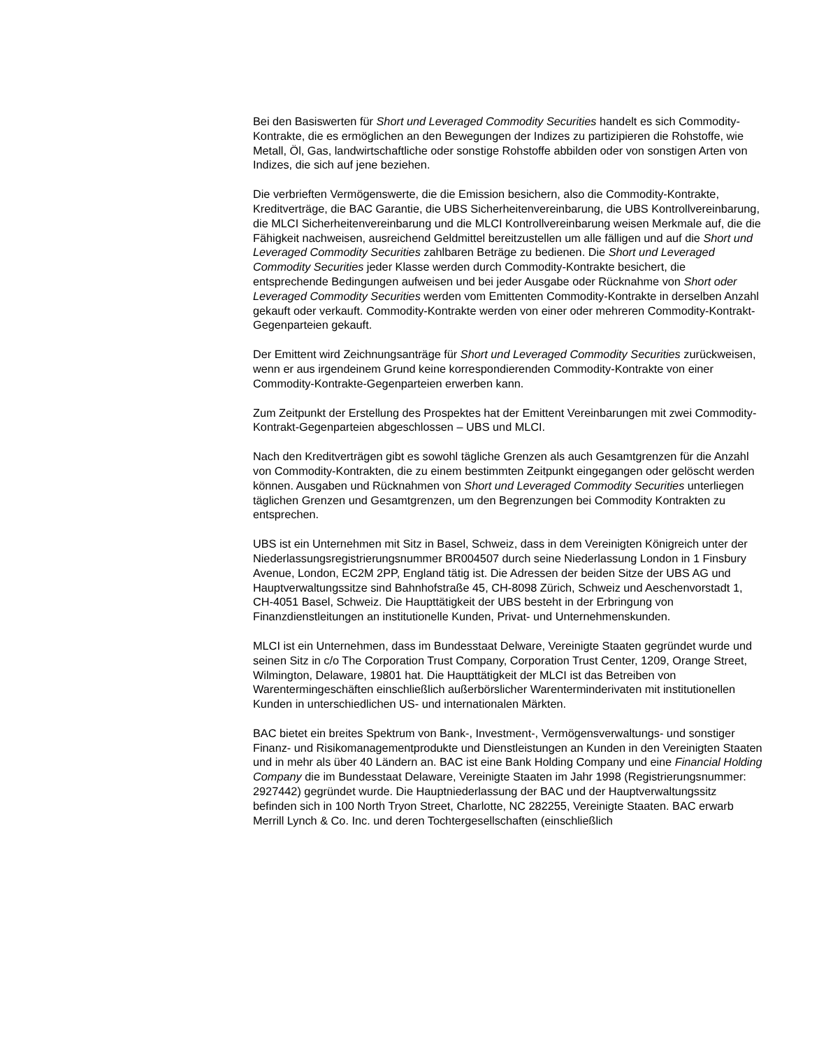Bei den Basiswerten für Short und Leveraged Commodity Securities handelt es sich Commodity-Kontrakte, die es ermöglichen an den Bewegungen der Indizes zu partizipieren die Rohstoffe, wie Metall, Öl, Gas, landwirtschaftliche oder sonstige Rohstoffe abbilden oder von sonstigen Arten von Indizes, die sich auf jene beziehen.
Die verbrieften Vermögenswerte, die die Emission besichern, also die Commodity-Kontrakte, Kreditverträge, die BAC Garantie, die UBS Sicherheitenvereinbarung, die UBS Kontrollvereinbarung, die MLCI Sicherheitenvereinbarung und die MLCI Kontrollvereinbarung weisen Merkmale auf, die die Fähigkeit nachweisen, ausreichend Geldmittel bereitzustellen um alle fälligen und auf die Short und Leveraged Commodity Securities zahlbaren Beträge zu bedienen. Die Short und Leveraged Commodity Securities jeder Klasse werden durch Commodity-Kontrakte besichert, die entsprechende Bedingungen aufweisen und bei jeder Ausgabe oder Rücknahme von Short oder Leveraged Commodity Securities werden vom Emittenten Commodity-Kontrakte in derselben Anzahl gekauft oder verkauft. Commodity-Kontrakte werden von einer oder mehreren Commodity-Kontrakt-Gegenparteien gekauft.
Der Emittent wird Zeichnungsanträge für Short und Leveraged Commodity Securities zurückweisen, wenn er aus irgendeinem Grund keine korrespondierenden Commodity-Kontrakte von einer Commodity-Kontrakte-Gegenparteien erwerben kann.
Zum Zeitpunkt der Erstellung des Prospektes hat der Emittent Vereinbarungen mit zwei Commodity-Kontrakt-Gegenparteien abgeschlossen – UBS und MLCI.
Nach den Kreditverträgen gibt es sowohl tägliche Grenzen als auch Gesamtgrenzen für die Anzahl von Commodity-Kontrakten, die zu einem bestimmten Zeitpunkt eingegangen oder gelöscht werden können. Ausgaben und Rücknahmen von Short und Leveraged Commodity Securities unterliegen täglichen Grenzen und Gesamtgrenzen, um den Begrenzungen bei Commodity Kontrakten zu entsprechen.
UBS ist ein Unternehmen mit Sitz in Basel, Schweiz, dass in dem Vereinigten Königreich unter der Niederlassungsregistrierungsnummer BR004507 durch seine Niederlassung London in 1 Finsbury Avenue, London, EC2M 2PP, England tätig ist. Die Adressen der beiden Sitze der UBS AG und Hauptverwaltungssitze sind Bahnhofstraße 45, CH-8098 Zürich, Schweiz und Aeschenvorstadt 1, CH-4051 Basel, Schweiz. Die Haupttätigkeit der UBS besteht in der Erbringung von Finanzdienstleitungen an institutionelle Kunden, Privat- und Unternehmenskunden.
MLCI ist ein Unternehmen, dass im Bundesstaat Delware, Vereinigte Staaten gegründet wurde und seinen Sitz in c/o The Corporation Trust Company, Corporation Trust Center, 1209, Orange Street, Wilmington, Delaware, 19801 hat. Die Haupttätigkeit der MLCI ist das Betreiben von Warentermingeschäften einschließlich außerbörslicher Warenterminderivaten mit institutionellen Kunden in unterschiedlichen US- und internationalen Märkten.
BAC bietet ein breites Spektrum von Bank-, Investment-, Vermögensverwaltungs- und sonstiger Finanz- und Risikomanagementprodukte und Dienstleistungen an Kunden in den Vereinigten Staaten und in mehr als über 40 Ländern an. BAC ist eine Bank Holding Company und eine Financial Holding Company die im Bundesstaat Delaware, Vereinigte Staaten im Jahr 1998 (Registrierungsnummer: 2927442) gegründet wurde. Die Hauptniederlassung der BAC und der Hauptverwaltungssitz befinden sich in 100 North Tryon Street, Charlotte, NC 282255, Vereinigte Staaten. BAC erwarb Merrill Lynch & Co. Inc. und deren Tochtergesellschaften (einschließlich